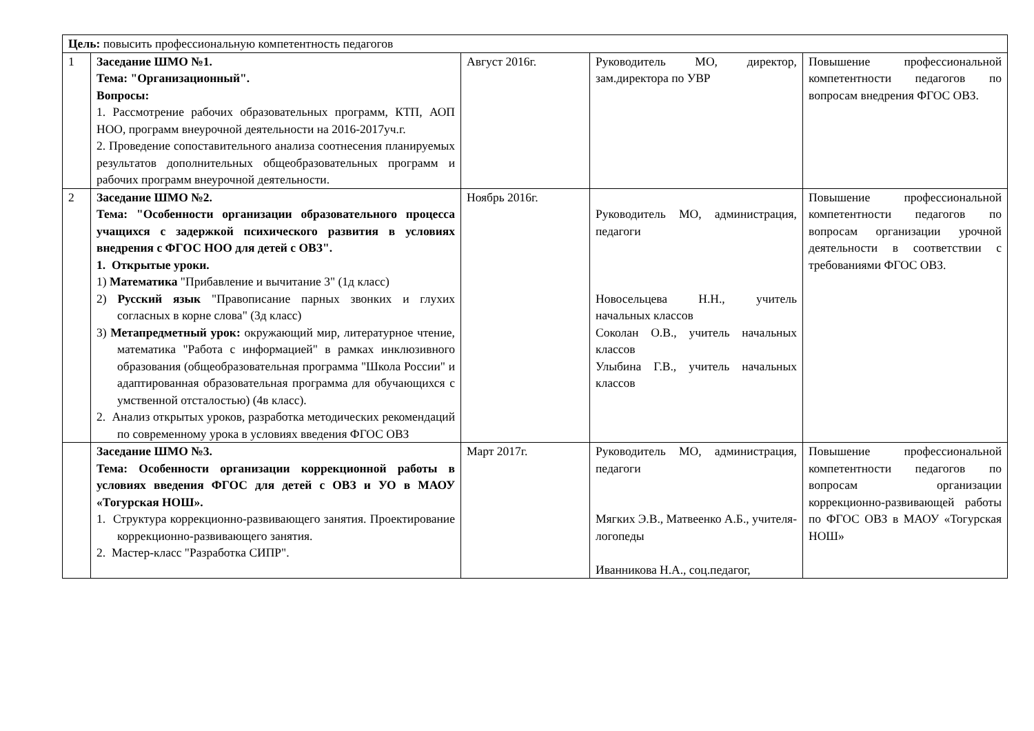| Цель: повысить профессиональную компетентность педагогов | | | | |
| 1 | Заседание ШМО №1. Тема: "Организационный". Вопросы: 1. Рассмотрение рабочих образовательных программ, КТП, АОП НОО, программ внеурочной деятельности на 2016-2017уч.г. 2. Проведение сопоставительного анализа соотнесения планируемых результатов дополнительных общеобразовательных программ и рабочих программ внеурочной деятельности. | Август 2016г. | Руководитель МО, директор, зам.директора по УВР | Повышение профессиональной компетентности педагогов по вопросам внедрения ФГОС ОВЗ. |
| 2 | Заседание ШМО №2. Тема: "Особенности организации образовательного процесса учащихся с задержкой психического развития в условиях внедрения с ФГОС НОО для детей с ОВЗ". 1. Открытые уроки. 1) Математика "Прибавление и вычитание 3" (1д класс) 2) Русский язык "Правописание парных звонких и глухих согласных в корне слова" (3д класс) 3) Метапредметный урок: окружающий мир, литературное чтение, математика "Работа с информацией" в рамках инклюзивного образования (общеобразовательная программа "Школа России" и адаптированная образовательная программа для обучающихся с умственной отсталостью) (4в класс). 2. Анализ открытых уроков, разработка методических рекомендаций по современному урока в условиях введения ФГОС ОВЗ | Ноябрь 2016г. | Руководитель МО, администрация, педагоги Новосельцева Н.Н., учитель начальных классов Соколан О.В., учитель начальных классов Улыбина Г.В., учитель начальных классов | Повышение профессиональной компетентности педагогов по вопросам организации урочной деятельности в соответствии с требованиями ФГОС ОВЗ. |
| | Заседание ШМО №3. Тема: Особенности организации коррекционной работы в условиях введения ФГОС для детей с ОВЗ и УО в МАОУ «Тогурская НОШ». 1. Структура коррекционно-развивающего занятия. Проектирование коррекционно-развивающего занятия. 2. Мастер-класс "Разработка СИПР". | Март 2017г. | Руководитель МО, администрация, педагоги Мягких Э.В., Матвеенко А.Б., учителя-логопеды Иванникова Н.А., соц.педагог, | Повышение профессиональной компетентности педагогов по вопросам организации коррекционно-развивающей работы по ФГОС ОВЗ в МАОУ «Тогурская НОШ» |